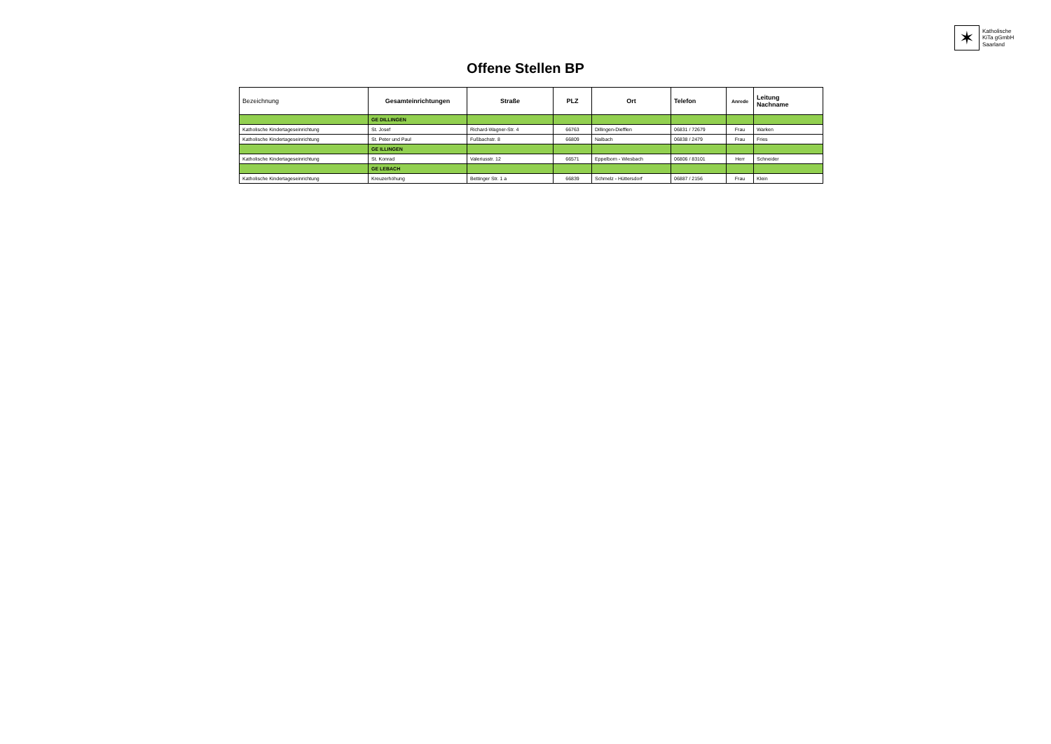✶
Katholische
KiTa gGmbH
Saarland
Offene Stellen BP
| Bezeichnung | Gesamteinrichtungen | Straße | PLZ | Ort | Telefon | Anrede | Leitung Nachname |
| --- | --- | --- | --- | --- | --- | --- | --- |
| | GE DILLINGEN | | | | | | |
| Katholische Kindertageseinrichtung | St. Josef | Richard-Wagner-Str. 4 | 66763 | Dillingen-Diefflen | 06831 / 72679 | Frau | Warken |
| Katholische Kindertageseinrichtung | St. Peter und Paul | Fußbachstr. 8 | 66809 | Nalbach | 06838 / 2479 | Frau | Fries |
| | GE ILLINGEN | | | | | | |
| Katholische Kindertageseinrichtung | St. Konrad | Valeriusstr. 12 | 66571 | Eppelborn - Wiesbach | 06806 / 83101 | Herr | Schneider |
| | GE LEBACH | | | | | | |
| Katholische Kindertageseinrichtung | Kreuzerhöhung | Bettinger Str. 1 a | 66839 | Schmelz - Hüttersdorf | 06887 / 2156 | Frau | Klein |